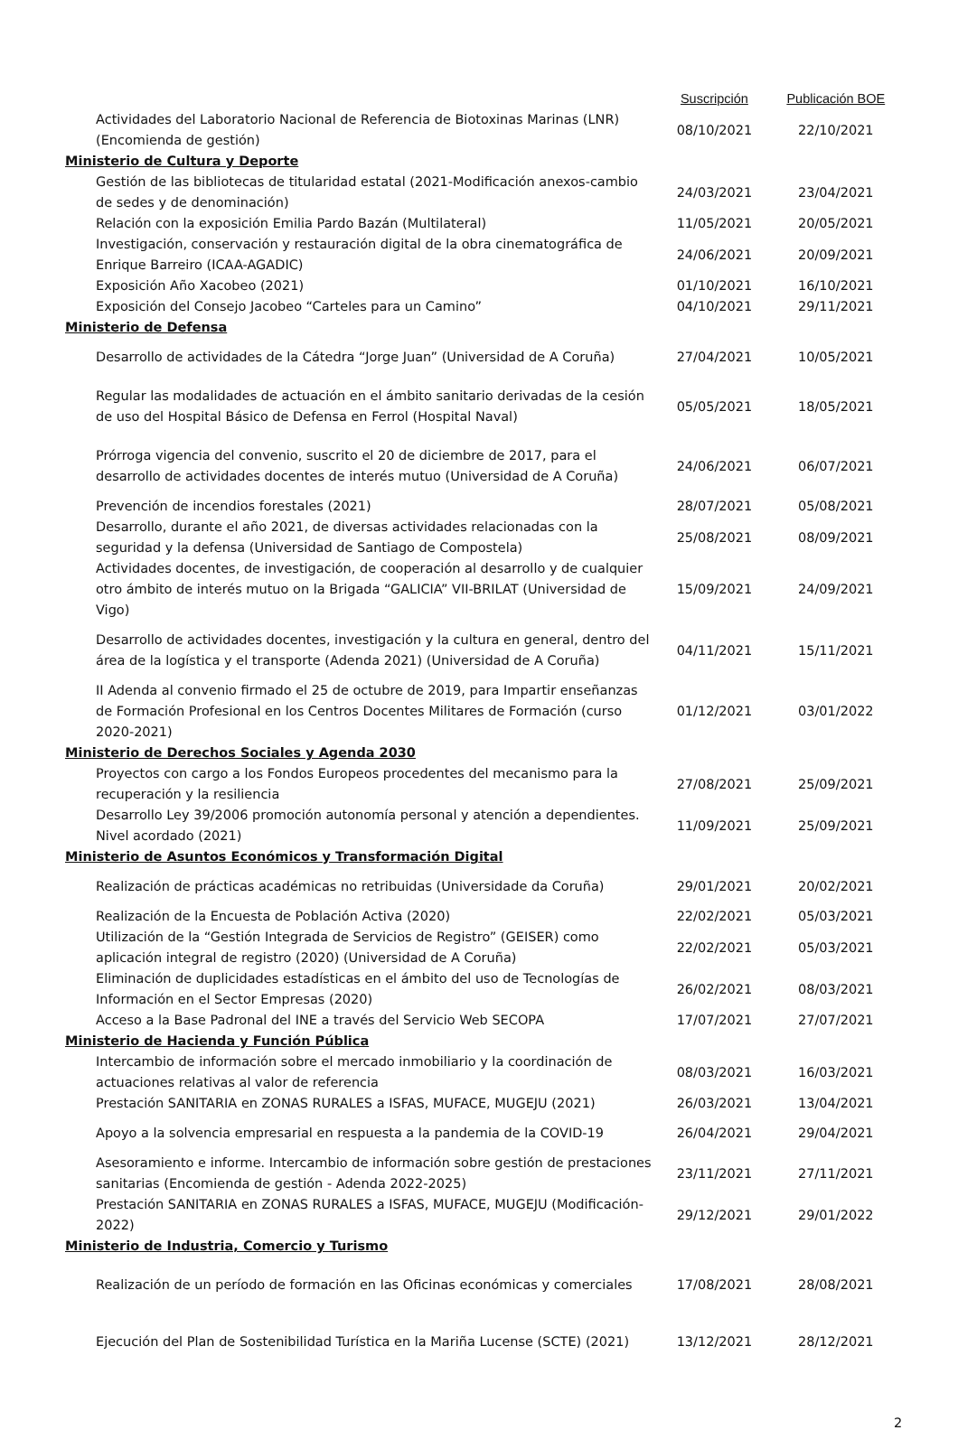| | Suscripción | Publicación BOE |
| --- | --- | --- |
| Actividades del Laboratorio Nacional de Referencia de Biotoxinas Marinas (LNR) (Encomienda de gestión) | 08/10/2021 | 22/10/2021 |
| Ministerio de Cultura y Deporte | | |
| Gestión de las bibliotecas de titularidad estatal (2021-Modificación anexos-cambio de sedes y de denominación) | 24/03/2021 | 23/04/2021 |
| Relación con la exposición Emilia Pardo Bazán (Multilateral) | 11/05/2021 | 20/05/2021 |
| Investigación, conservación y restauración digital de la obra cinematográfica de Enrique Barreiro (ICAA-AGADIC) | 24/06/2021 | 20/09/2021 |
| Exposición Año Xacobeo (2021) | 01/10/2021 | 16/10/2021 |
| Exposición del Consejo Jacobeo “Carteles para un Camino” | 04/10/2021 | 29/11/2021 |
| Ministerio de Defensa | | |
| Desarrollo de actividades de la Cátedra “Jorge Juan” (Universidad de A Coruña) | 27/04/2021 | 10/05/2021 |
| Regular las modalidades de actuación en el ámbito sanitario derivadas de la cesión de uso del Hospital Básico de Defensa en Ferrol (Hospital Naval) | 05/05/2021 | 18/05/2021 |
| Prórroga vigencia del convenio, suscrito el 20 de diciembre de 2017, para el desarrollo de actividades docentes de interés mutuo (Universidad de A Coruña) | 24/06/2021 | 06/07/2021 |
| Prevención de incendios forestales (2021) | 28/07/2021 | 05/08/2021 |
| Desarrollo, durante el año 2021, de diversas actividades relacionadas con la seguridad y la defensa (Universidad de Santiago de Compostela) | 25/08/2021 | 08/09/2021 |
| Actividades docentes, de investigación, de cooperación al desarrollo y de cualquier otro ámbito de interés mutuo on la Brigada “GALICIA” VII-BRILAT (Universidad de Vigo) | 15/09/2021 | 24/09/2021 |
| Desarrollo de actividades docentes, investigación y la cultura en general, dentro del área de la logística y el transporte (Adenda 2021) (Universidad de A Coruña) | 04/11/2021 | 15/11/2021 |
| II Adenda al convenio firmado el 25 de octubre de 2019, para Impartir enseñanzas de Formación Profesional en los Centros Docentes Militares de Formación (curso 2020-2021) | 01/12/2021 | 03/01/2022 |
| Ministerio de Derechos Sociales y Agenda 2030 | | |
| Proyectos con cargo a los Fondos Europeos procedentes del mecanismo para la recuperación y la resiliencia | 27/08/2021 | 25/09/2021 |
| Desarrollo Ley 39/2006 promoción autonomía personal y atención a dependientes. Nivel acordado (2021) | 11/09/2021 | 25/09/2021 |
| Ministerio de Asuntos Económicos y Transformación Digital | | |
| Realización de prácticas académicas no retribuidas (Universidade da Coruña) | 29/01/2021 | 20/02/2021 |
| Realización de la Encuesta de Población Activa (2020) | 22/02/2021 | 05/03/2021 |
| Utilización de la “Gestión Integrada de Servicios de Registro” (GEISER) como aplicación integral de registro (2020) (Universidad de A Coruña) | 22/02/2021 | 05/03/2021 |
| Eliminación de duplicidades estadísticas en el ámbito del uso de Tecnologías de Información en el Sector Empresas (2020) | 26/02/2021 | 08/03/2021 |
| Acceso a la Base Padronal del INE a través del Servicio Web SECOPA | 17/07/2021 | 27/07/2021 |
| Ministerio de Hacienda y Función Pública | | |
| Intercambio de información sobre el mercado inmobiliario y la coordinación de actuaciones relativas al valor de referencia | 08/03/2021 | 16/03/2021 |
| Prestación SANITARIA en ZONAS RURALES a ISFAS, MUFACE, MUGEJU (2021) | 26/03/2021 | 13/04/2021 |
| Apoyo a la solvencia empresarial en respuesta a la pandemia de la COVID-19 | 26/04/2021 | 29/04/2021 |
| Asesoramiento e informe. Intercambio de información sobre gestión de prestaciones sanitarias (Encomienda de gestión - Adenda 2022-2025) | 23/11/2021 | 27/11/2021 |
| Prestación SANITARIA en ZONAS RURALES a ISFAS, MUFACE, MUGEJU (Modificación-2022) | 29/12/2021 | 29/01/2022 |
| Ministerio de Industria, Comercio y Turismo | | |
| Realización de un período de formación en las Oficinas económicas y comerciales | 17/08/2021 | 28/08/2021 |
| Ejecución del Plan de Sostenibilidad Turística en la Mariña Lucense (SCTE) (2021) | 13/12/2021 | 28/12/2021 |
2